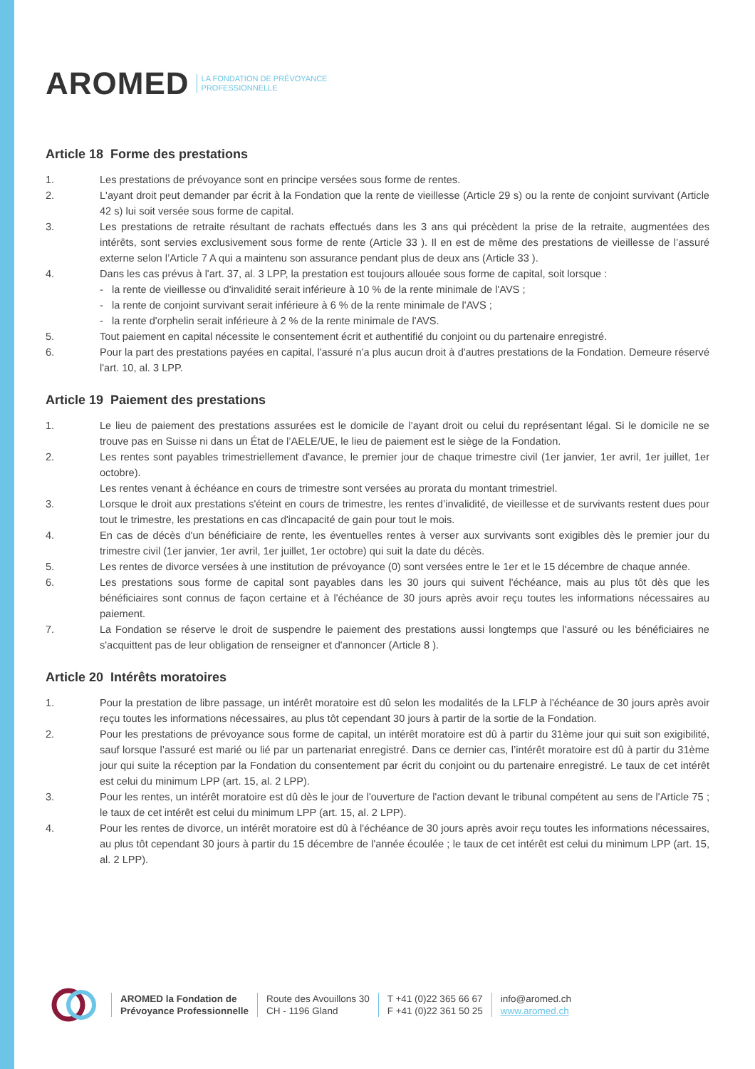AROMED LA FONDATION DE PRÉVOYANCE
PROFESSIONNELLE
Article 18 Forme des prestations
1. Les prestations de prévoyance sont en principe versées sous forme de rentes.
2. L'ayant droit peut demander par écrit à la Fondation que la rente de vieillesse (Article 29 s) ou la rente de conjoint survivant (Article 42 s) lui soit versée sous forme de capital.
3. Les prestations de retraite résultant de rachats effectués dans les 3 ans qui précèdent la prise de la retraite, augmentées des intérêts, sont servies exclusivement sous forme de rente (Article 33 ). Il en est de même des prestations de vieillesse de l’assuré externe selon l’Article 7 A qui a maintenu son assurance pendant plus de deux ans (Article 33 ).
4. Dans les cas prévus à l'art. 37, al. 3 LPP, la prestation est toujours allouée sous forme de capital, soit lorsque :
- la rente de vieillesse ou d'invalidité serait inférieure à 10 % de la rente minimale de l'AVS ;
- la rente de conjoint survivant serait inférieure à 6 % de la rente minimale de l'AVS ;
- la rente d'orphelin serait inférieure à 2 % de la rente minimale de l'AVS.
5. Tout paiement en capital nécessite le consentement écrit et authentifié du conjoint ou du partenaire enregistré.
6. Pour la part des prestations payées en capital, l'assuré n'a plus aucun droit à d'autres prestations de la Fondation. Demeure réservé l'art. 10, al. 3 LPP.
Article 19 Paiement des prestations
1. Le lieu de paiement des prestations assurées est le domicile de l’ayant droit ou celui du représentant légal. Si le domicile ne se trouve pas en Suisse ni dans un État de l’AELE/UE, le lieu de paiement est le siège de la Fondation.
2. Les rentes sont payables trimestriellement d'avance, le premier jour de chaque trimestre civil (1er janvier, 1er avril, 1er juillet, 1er octobre).
Les rentes venant à échéance en cours de trimestre sont versées au prorata du montant trimestriel.
3. Lorsque le droit aux prestations s'éteint en cours de trimestre, les rentes d’invalidité, de vieillesse et de survivants restent dues pour tout le trimestre, les prestations en cas d'incapacité de gain pour tout le mois.
4. En cas de décès d'un bénéficiaire de rente, les éventuelles rentes à verser aux survivants sont exigibles dès le premier jour du trimestre civil (1er janvier, 1er avril, 1er juillet, 1er octobre) qui suit la date du décès.
5. Les rentes de divorce versées à une institution de prévoyance (0) sont versées entre le 1er et le 15 décembre de chaque année.
6. Les prestations sous forme de capital sont payables dans les 30 jours qui suivent l'échéance, mais au plus tôt dès que les bénéficiaires sont connus de façon certaine et à l'échéance de 30 jours après avoir reçu toutes les informations nécessaires au paiement.
7. La Fondation se réserve le droit de suspendre le paiement des prestations aussi longtemps que l'assuré ou les bénéficiaires ne s'acquittent pas de leur obligation de renseigner et d'annoncer (Article 8 ).
Article 20 Intérêts moratoires
1. Pour la prestation de libre passage, un intérêt moratoire est dû selon les modalités de la LFLP à l'échéance de 30 jours après avoir reçu toutes les informations nécessaires, au plus tôt cependant 30 jours à partir de la sortie de la Fondation.
2. Pour les prestations de prévoyance sous forme de capital, un intérêt moratoire est dû à partir du 31ème jour qui suit son exigibilité, sauf lorsque l’assuré est marié ou lié par un partenariat enregistré. Dans ce dernier cas, l’intérêt moratoire est dû à partir du 31ème jour qui suite la réception par la Fondation du consentement par écrit du conjoint ou du partenaire enregistré. Le taux de cet intérêt est celui du minimum LPP (art. 15, al. 2 LPP).
3. Pour les rentes, un intérêt moratoire est dû dès le jour de l'ouverture de l'action devant le tribunal compétent au sens de l'Article 75 ; le taux de cet intérêt est celui du minimum LPP (art. 15, al. 2 LPP).
4. Pour les rentes de divorce, un intérêt moratoire est dû à l'échéance de 30 jours après avoir reçu toutes les informations nécessaires, au plus tôt cependant 30 jours à partir du 15 décembre de l'année écoulée ; le taux de cet intérêt est celui du minimum LPP (art. 15, al. 2 LPP).
AROMED la Fondation de
Prévoyance Professionnelle
Route des Avouillons 30
CH - 1196 Gland
T +41 (0)22 365 66 67
F +41 (0)22 361 50 25
info@aromed.ch
www.aromed.ch